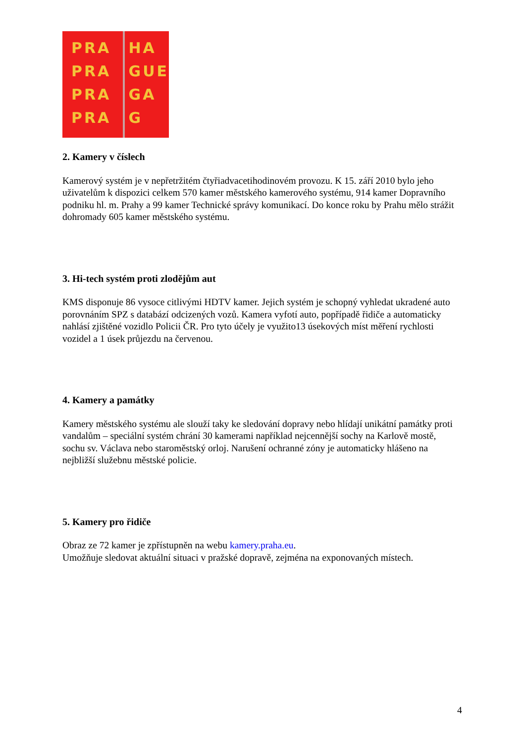PRA
PRA
PRA
PRA
HA
GUE
GA
G
2. Kamery v číslech
Kamerový systém je v nepřetržitém čtyřiadvacetihodinovém provozu. K 15. září 2010 bylo jeho uživatelům k dispozici celkem 570 kamer městského kamerového systému, 914 kamer Dopravního podniku hl. m. Prahy a 99 kamer Technické správy komunikací. Do konce roku by Prahu mělo strážit dohromady 605 kamer městského systému.
3. Hi-tech systém proti zlodějům aut
KMS disponuje 86 vysoce citlivými HDTV kamer. Jejich systém je schopný vyhledat ukradené auto porovnáním SPZ s databází odcizených vozů. Kamera vyfotí auto, popřípadě řidiče a automaticky nahlásí zjištěné vozidlo Policii ČR. Pro tyto účely je využito13 úsekových míst měření rychlosti vozidel a 1 úsek průjezdu na červenou.
4. Kamery a památky
Kamery městského systému ale slouží taky ke sledování dopravy nebo hlídají unikátní památky proti vandalům – speciální systém chrání 30 kamerami například nejcennější sochy na Karlově mostě, sochu sv. Václava nebo staroměstský orloj. Narušení ochranné zóny je automaticky hlášeno na nejbližší služebnu městské policie.
5. Kamery pro řidiče
Obraz ze 72 kamer je zpřístupněn na webu kamery.praha.eu.
Umožňuje sledovat aktuální situaci v pražské dopravě, zejména na exponovaných místech.
4